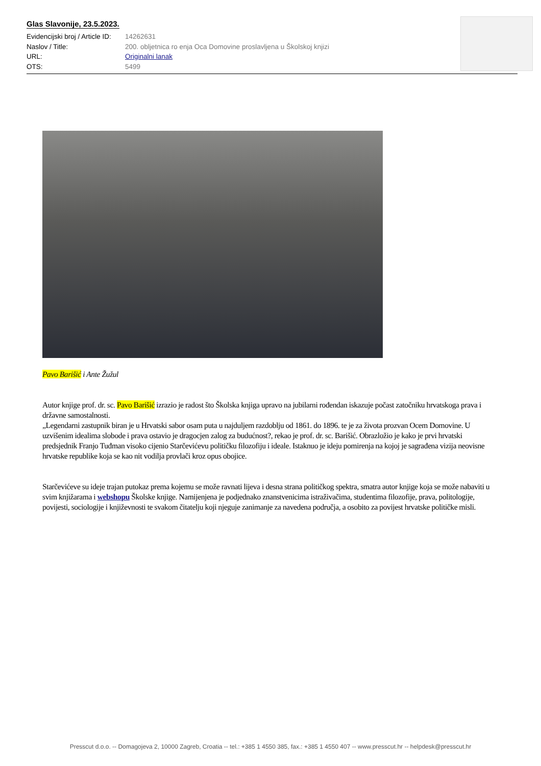Glas Slavonije, 23.5.2023.
Evidencijski broj / Article ID: 14262631
Naslov / Title: 200. obljetnica ro enja Oca Domovine proslavljena u Školskoj knjizi
URL: Originalni lanak
OTS: 5499
Pavo Barišić i Ante Žužul
Autor knjige prof. dr. sc. Pavo Barišić izrazio je radost što Školska knjiga upravo na jubilarni rođendan iskazuje počast zatočniku hrvatskoga prava i državne samostalnosti.
„Legendarni zastupnik biran je u Hrvatski sabor osam puta u najduljem razdoblju od 1861. do 1896. te je za života prozvan Ocem Domovine. U uzvišenim idealima slobode i prava ostavio je dragocjen zalog za budućnost?, rekao je prof. dr. sc. Barišić. Obrazložio je kako je prvi hrvatski predsjednik Franjo Tuđman visoko cijenio Starčevićevu političku filozofiju i ideale. Istaknuo je ideju pomirenja na kojoj je sagrađena vizija neovisne hrvatske republike koja se kao nit vodilja provlači kroz opus obojice.
Starčevićeve su ideje trajan putokaz prema kojemu se može ravnati lijeva i desna strana političkog spektra, smatra autor knjige koja se može nabaviti u svim knjižarama i webshopu Školske knjige. Namijenjena je podjednako znanstvenicima istraživačima, studentima filozofije, prava, politologije, povijesti, sociologije i književnosti te svakom čitatelju koji njeguje zanimanje za navedena područja, a osobito za povijest hrvatske političke misli.
Presscut d.o.o. -- Domagojeva 2, 10000 Zagreb, Croatia -- tel.: +385 1 4550 385, fax.: +385 1 4550 407 -- www.presscut.hr -- helpdesk@presscut.hr